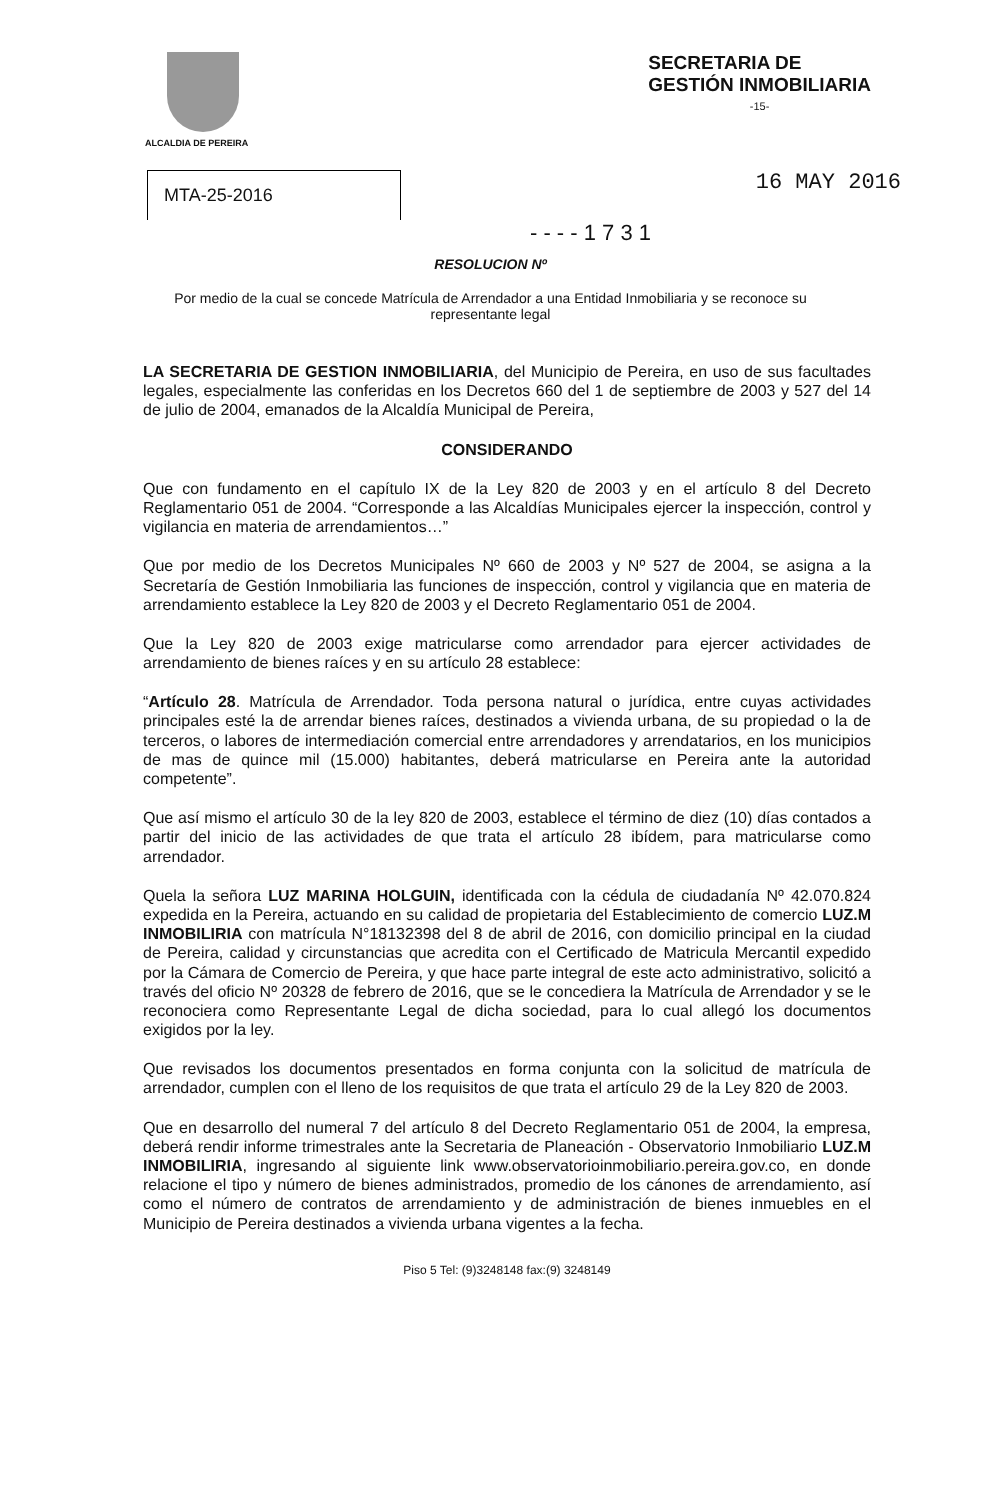ALCALDIA DE PEREIRA
SECRETARIA DE
GESTIÓN INMOBILIARIA
-15-
MTA-25-2016
16 MAY 2016
- - - - 1 7 3 1
RESOLUCION Nº
Por medio de la cual se concede Matrícula de Arrendador a una Entidad Inmobiliaria y se reconoce su representante legal
LA SECRETARIA DE GESTION INMOBILIARIA, del Municipio de Pereira, en uso de sus facultades legales, especialmente las conferidas en los Decretos 660 del 1 de septiembre de 2003 y 527 del 14 de julio de 2004, emanados de la Alcaldía Municipal de Pereira,
CONSIDERANDO
Que con fundamento en el capítulo IX de la Ley 820 de 2003 y en el artículo 8 del Decreto Reglamentario 051 de 2004. “Corresponde a las Alcaldías Municipales ejercer la inspección, control y vigilancia en materia de arrendamientos…”
Que por medio de los Decretos Municipales Nº 660 de 2003 y Nº 527 de 2004, se asigna a la Secretaría de Gestión Inmobiliaria las funciones de inspección, control y vigilancia que en materia de arrendamiento establece la Ley 820 de 2003 y el Decreto Reglamentario 051 de 2004.
Que la Ley 820 de 2003 exige matricularse como arrendador para ejercer actividades de arrendamiento de bienes raíces y en su artículo 28 establece:
“Artículo 28. Matrícula de Arrendador. Toda persona natural o jurídica, entre cuyas actividades principales esté la de arrendar bienes raíces, destinados a vivienda urbana, de su propiedad o la de terceros, o labores de intermediación comercial entre arrendadores y arrendatarios, en los municipios de mas de quince mil (15.000) habitantes, deberá matricularse en Pereira ante la autoridad competente”.
Que así mismo el artículo 30 de la ley 820 de 2003, establece el término de diez (10) días contados a partir del inicio de las actividades de que trata el artículo 28 ibídem, para matricularse como arrendador.
Quela la señora LUZ MARINA HOLGUIN, identificada con la cédula de ciudadanía Nº 42.070.824 expedida en la Pereira, actuando en su calidad de propietaria del Establecimiento de comercio LUZ.M INMOBILIRIA con matrícula N°18132398 del 8 de abril de 2016, con domicilio principal en la ciudad de Pereira, calidad y circunstancias que acredita con el Certificado de Matricula Mercantil expedido por la Cámara de Comercio de Pereira, y que hace parte integral de este acto administrativo, solicitó a través del oficio Nº 20328 de febrero de 2016, que se le concediera la Matrícula de Arrendador y se le reconociera como Representante Legal de dicha sociedad, para lo cual allegó los documentos exigidos por la ley.
Que revisados los documentos presentados en forma conjunta con la solicitud de matrícula de arrendador, cumplen con el lleno de los requisitos de que trata el artículo 29 de la Ley 820 de 2003.
Que en desarrollo del numeral 7 del artículo 8 del Decreto Reglamentario 051 de 2004, la empresa, deberá rendir informe trimestrales ante la Secretaria de Planeación - Observatorio Inmobiliario LUZ.M INMOBILIRIA, ingresando al siguiente link www.observatorioinmobiliario.pereira.gov.co, en donde relacione el tipo y número de bienes administrados, promedio de los cánones de arrendamiento, así como el número de contratos de arrendamiento y de administración de bienes inmuebles en el Municipio de Pereira destinados a vivienda urbana vigentes a la fecha.
Piso 5 Tel: (9)3248148 fax:(9) 3248149